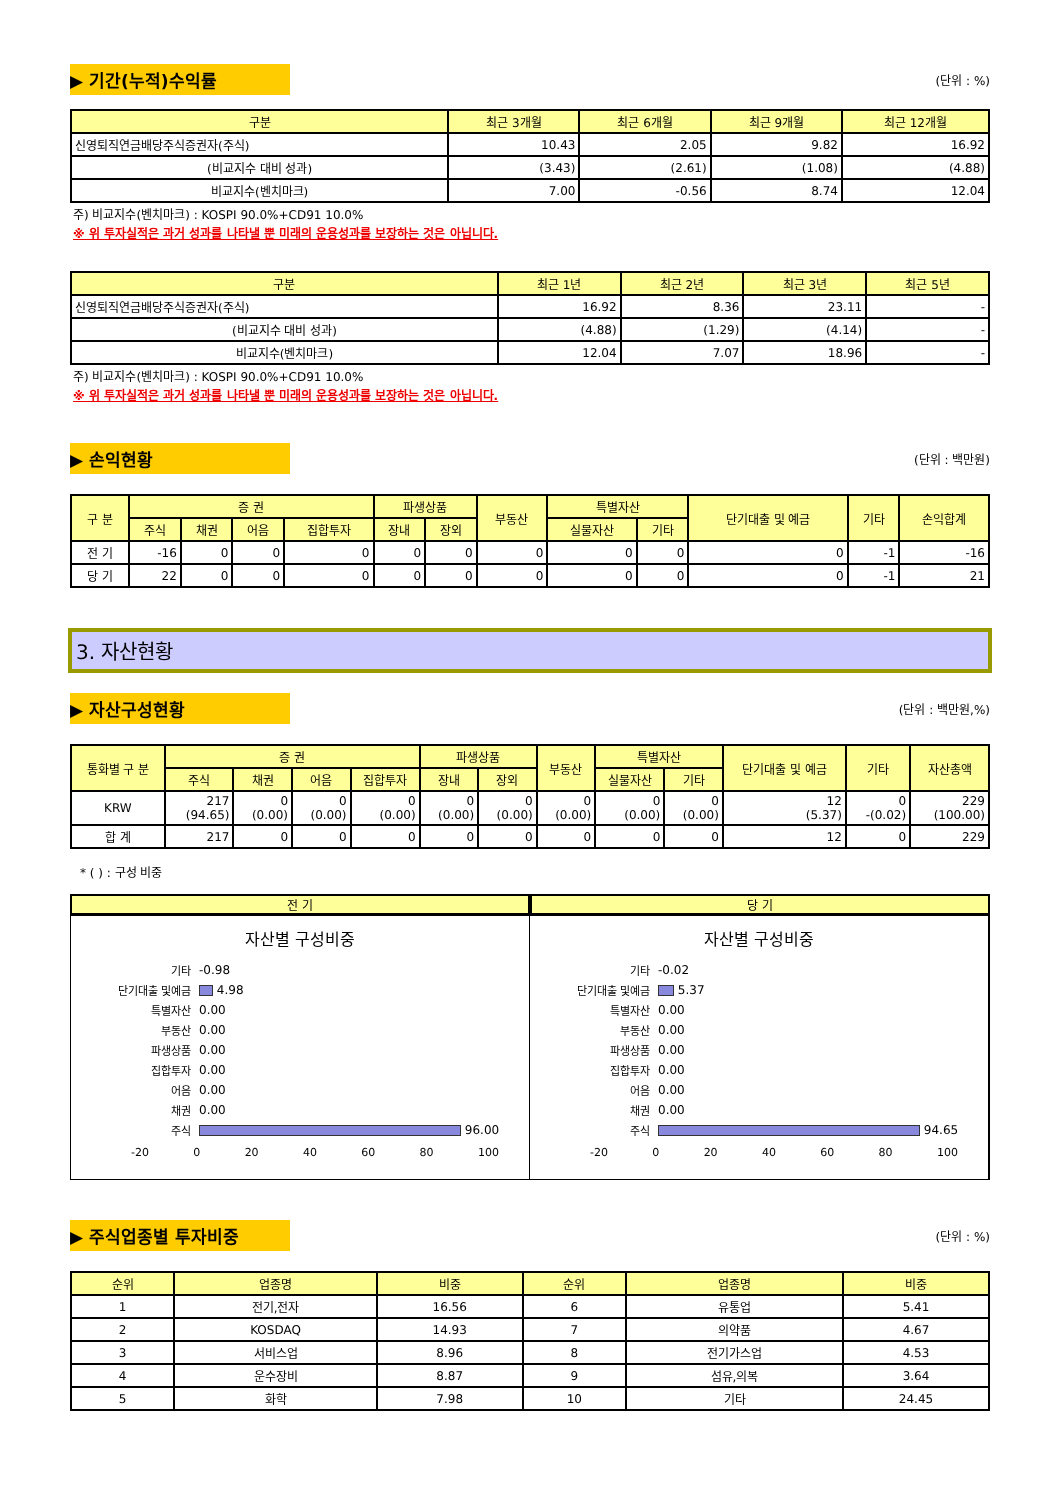▶ 기간(누적)수익률
(단위 : %)
| 구분 | 최근 3개월 | 최근 6개월 | 최근 9개월 | 최근 12개월 |
| --- | --- | --- | --- | --- |
| 신영퇴직연금배당주식증권자(주식) | 10.43 | 2.05 | 9.82 | 16.92 |
| (비교지수 대비 성과) | (3.43) | (2.61) | (1.08) | (4.88) |
| 비교지수(벤치마크) | 7.00 | -0.56 | 8.74 | 12.04 |
주) 비교지수(벤치마크) : KOSPI 90.0%+CD91 10.0%
※ 위 투자실적은 과거 성과를 나타낼 뿐 미래의 운용성과를 보장하는 것은 아닙니다.
| 구분 | 최근 1년 | 최근 2년 | 최근 3년 | 최근 5년 |
| --- | --- | --- | --- | --- |
| 신영퇴직연금배당주식증권자(주식) | 16.92 | 8.36 | 23.11 | - |
| (비교지수 대비 성과) | (4.88) | (1.29) | (4.14) | - |
| 비교지수(벤치마크) | 12.04 | 7.07 | 18.96 | - |
주) 비교지수(벤치마크) : KOSPI 90.0%+CD91 10.0%
※ 위 투자실적은 과거 성과를 나타낼 뿐 미래의 운용성과를 보장하는 것은 아닙니다.
▶ 손익현황
(단위 : 백만원)
| 구 분 | 증 권 | | | | 파생상품 | | 부동산 | 특별자산 | | 단기대출 및 예금 | 기타 | 손익합계 |
| --- | --- | --- | --- | --- | --- | --- | --- | --- | --- | --- | --- | --- |
| | 주식 | 채권 | 어음 | 집합투자 | 장내 | 장외 | | 실물자산 | 기타 | | | |
| 전 기 | -16 | 0 | 0 | 0 | 0 | 0 | 0 | 0 | 0 | 0 | -1 | -16 |
| 당 기 | 22 | 0 | 0 | 0 | 0 | 0 | 0 | 0 | 0 | 0 | -1 | 21 |
3. 자산현황
▶ 자산구성현황
(단위 : 백만원,%)
| 통화별 구 분 | 증 권 | | | | 파생상품 | | 부동산 | 특별자산 | | 단기대출 및 예금 | 기타 | 자산총액 |
| --- | --- | --- | --- | --- | --- | --- | --- | --- | --- | --- | --- | --- |
| | 주식 | 채권 | 어음 | 집합투자 | 장내 | 장외 | | 실물자산 | 기타 | | | |
| KRW | 217 (94.65) | 0 (0.00) | 0 (0.00) | 0 (0.00) | 0 (0.00) | 0 (0.00) | 0 (0.00) | 0 (0.00) | 0 (0.00) | 12 (5.37) | 0 -(0.02) | 229 (100.00) |
| 합 계 | 217 | 0 | 0 | 0 | 0 | 0 | 0 | 0 | 0 | 12 | 0 | 229 |
* ( ) : 구성 비중
전 기 당 기
자산별 구성비중
기타 -0.98
단기대출 및예금 4.98
특별자산 0.00
부동산 0.00
파생상품 0.00
집합투자 0.00
어음 0.00
채권 0.00
주식 96.00
-20 0 20 40 60 80 100
자산별 구성비중
기타 -0.02
단기대출 및예금 5.37
특별자산 0.00
부동산 0.00
파생상품 0.00
집합투자 0.00
어음 0.00
채권 0.00
주식 94.65
-20 0 20 40 60 80 100
▶ 주식업종별 투자비중
(단위 : %)
| 순위 | 업종명 | 비중 | 순위 | 업종명 | 비중 |
| --- | --- | --- | --- | --- | --- |
| 1 | 전기,전자 | 16.56 | 6 | 유통업 | 5.41 |
| 2 | KOSDAQ | 14.93 | 7 | 의약품 | 4.67 |
| 3 | 서비스업 | 8.96 | 8 | 전기가스업 | 4.53 |
| 4 | 운수장비 | 8.87 | 9 | 섬유,의복 | 3.64 |
| 5 | 화학 | 7.98 | 10 | 기타 | 24.45 |